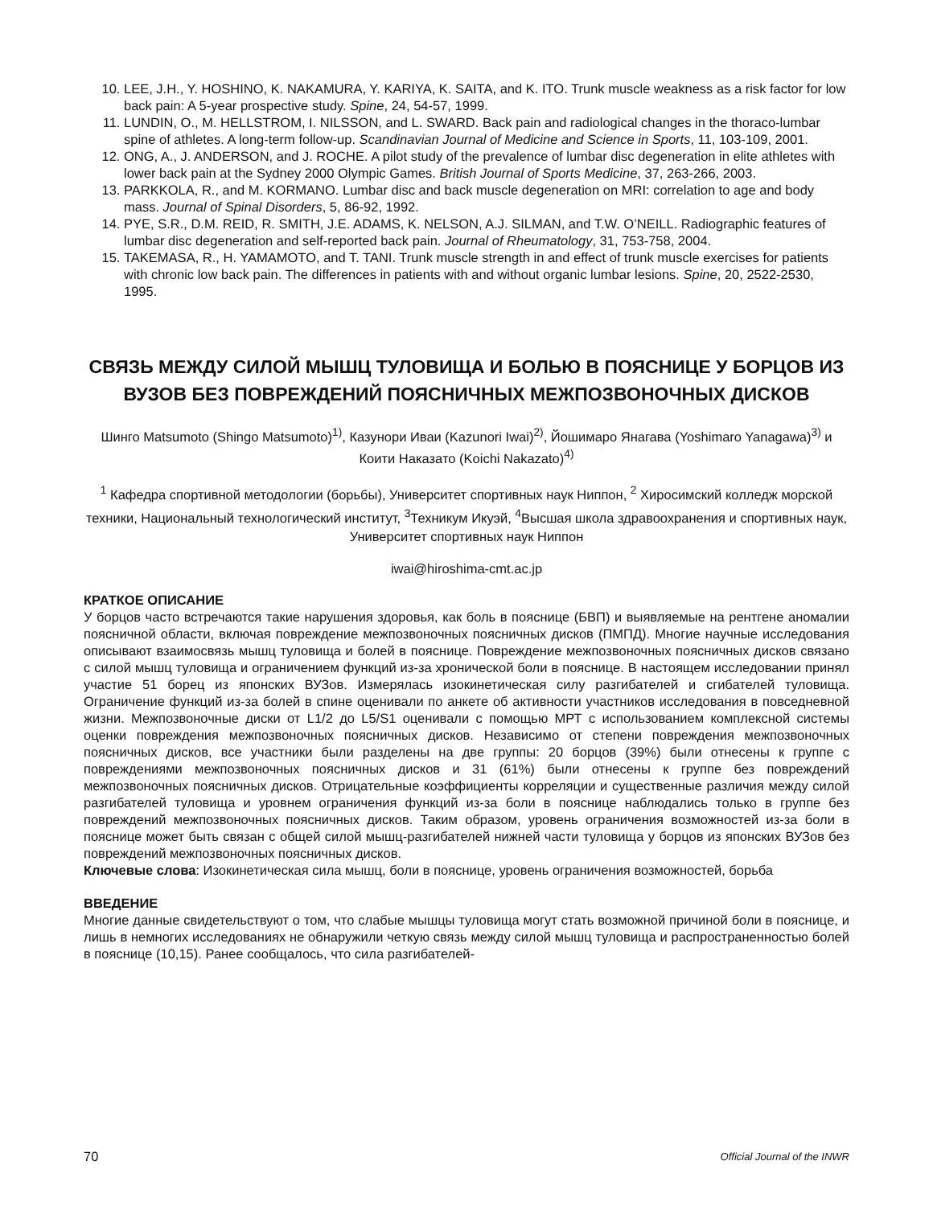10. LEE, J.H., Y. HOSHINO, K. NAKAMURA, Y. KARIYA, K. SAITA, and K. ITO. Trunk muscle weakness as a risk factor for low back pain: A 5-year prospective study. Spine, 24, 54-57, 1999.
11. LUNDIN, O., M. HELLSTROM, I. NILSSON, and L. SWARD. Back pain and radiological changes in the thoraco-lumbar spine of athletes. A long-term follow-up. Scandinavian Journal of Medicine and Science in Sports, 11, 103-109, 2001.
12. ONG, A., J. ANDERSON, and J. ROCHE. A pilot study of the prevalence of lumbar disc degeneration in elite athletes with lower back pain at the Sydney 2000 Olympic Games. British Journal of Sports Medicine, 37, 263-266, 2003.
13. PARKKOLA, R., and M. KORMANO. Lumbar disc and back muscle degeneration on MRI: correlation to age and body mass. Journal of Spinal Disorders, 5, 86-92, 1992.
14. PYE, S.R., D.M. REID, R. SMITH, J.E. ADAMS, K. NELSON, A.J. SILMAN, and T.W. O’NEILL. Radiographic features of lumbar disc degeneration and self-reported back pain. Journal of Rheumatology, 31, 753-758, 2004.
15. TAKEMASA, R., H. YAMAMOTO, and T. TANI. Trunk muscle strength in and effect of trunk muscle exercises for patients with chronic low back pain. The differences in patients with and without organic lumbar lesions. Spine, 20, 2522-2530, 1995.
СВЯЗЬ МЕЖДУ СИЛОЙ МЫШЦ ТУЛОВИЩА И БОЛЬЮ В ПОЯСНИЦЕ У БОРЦОВ ИЗ ВУЗОВ БЕЗ ПОВРЕЖДЕНИЙ ПОЯСНИЧНЫХ МЕЖПОЗВОНОЧНЫХ ДИСКОВ
Шинго Matsumoto (Shingo Matsumoto)<sup>1)</sup>, Казунори Иваи (Kazunori Iwai)<sup>2)</sup>, Йошимаро Янагава (Yoshimaro Yanagawa)<sup>3)</sup> и Коити Наказато (Koichi Nakazato)<sup>4)</sup>
<sup>1</sup> Кафедра спортивной методологии (борьбы), Университет спортивных наук Ниппон, <sup>2</sup> Хиросимский колледж морской техники, Национальный технологический институт, <sup>3</sup>Техникум Икуэй, <sup>4</sup>Высшая школа здравоохранения и спортивных наук, Университет спортивных наук Ниппон
iwai@hiroshima-cmt.ac.jp
КРАТКОЕ ОПИСАНИЕ
У борцов часто встречаются такие нарушения здоровья, как боль в пояснице (БВП) и выявляемые на рентгене аномалии поясничной области, включая повреждение межпозвоночных поясничных дисков (ПМПД). Многие научные исследования описывают взаимосвязь мышц туловища и болей в пояснице. Повреждение межпозвоночных поясничных дисков связано с силой мышц туловища и ограничением функций из-за хронической боли в пояснице. В настоящем исследовании принял участие 51 борец из японских ВУЗов. Измерялась изокинетическая силу разгибателей и сгибателей туловища. Ограничение функций из-за болей в спине оценивали по анкете об активности участников исследования в повседневной жизни. Межпозвоночные диски от L1/2 до L5/S1 оценивали с помощью МРТ с использованием комплексной системы оценки повреждения межпозвоночных поясничных дисков. Независимо от степени повреждения межпозвоночных поясничных дисков, все участники были разделены на две группы: 20 борцов (39%) были отнесены к группе с повреждениями межпозвоночных поясничных дисков и 31 (61%) были отнесены к группе без повреждений межпозвоночных поясничных дисков. Отрицательные коэффициенты корреляции и существенные различия между силой разгибателей туловища и уровнем ограничения функций из-за боли в пояснице наблюдались только в группе без повреждений межпозвоночных поясничных дисков. Таким образом, уровень ограничения возможностей из-за боли в пояснице может быть связан с общей силой мышц-разгибателей нижней части туловища у борцов из японских ВУЗов без повреждений межпозвоночных поясничных дисков.
Ключевые слова: Изокинетическая сила мышц, боли в пояснице, уровень ограничения возможностей, борьба
ВВЕДЕНИЕ
Многие данные свидетельствуют о том, что слабые мышцы туловища могут стать возможной причиной боли в пояснице, и лишь в немногих исследованиях не обнаружили четкую связь между силой мышц туловища и распространенностью болей в пояснице (10,15). Ранее сообщалось, что сила разгибателей-
70 Official Journal of the INWR